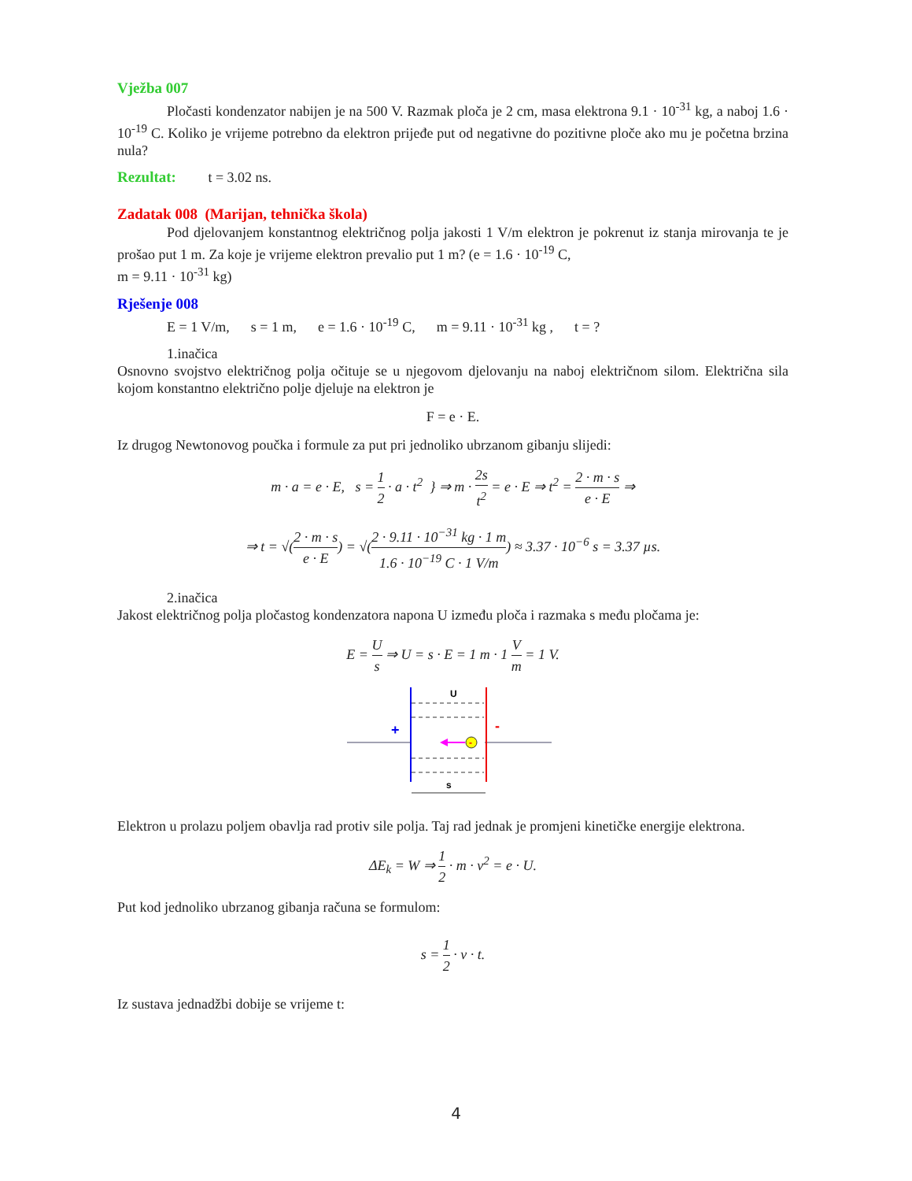Vježba 007
Pločasti kondenzator nabijen je na 500 V. Razmak ploča je 2 cm, masa elektrona 9.1 · 10<sup>-31</sup> kg, a naboj 1.6 · 10<sup>-19</sup> C. Koliko je vrijeme potrebno da elektron prijeđe put od negativne do pozitivne ploče ako mu je početna brzina nula?
Rezultat: t = 3.02 ns.
Zadatak 008 (Marijan, tehnička škola)
Pod djelovanjem konstantnog električnog polja jakosti 1 V/m elektron je pokrenut iz stanja mirovanja te je prošao put 1 m. Za koje je vrijeme elektron prevalio put 1 m? (e = 1.6 · 10<sup>-19</sup> C,
m = 9.11 · 10<sup>-31</sup> kg)
Rješenje 008
E = 1 V/m, s = 1 m, e = 1.6 · 10<sup>-19</sup> C, m = 9.11 · 10<sup>-31</sup> kg , t = ?
1.inačica
Osnovno svojstvo električnog polja očituje se u njegovom djelovanju na naboj električnom silom. Električna sila kojom konstantno električno polje djeluje na elektron je
F = e · E.
Iz drugog Newtonovog poučka i formule za put pri jednoliko ubrzanom gibanju slijedi:
m · a = e · E, s = 1 2 · a · t<sup>2</sup> } ⇒ m · 2s t<sup>2</sup> = e · E ⇒ t<sup>2</sup> = 2 · m · s e · E ⇒
⇒ t = √(2 · m · s e · E) = √(2 · 9.11 · 10<sup>−31</sup> kg · 1 m 1.6 · 10<sup>−19</sup> C · 1 V/m) ≈ 3.37 · 10<sup>−6</sup> s = 3.37 µs.
2.inačica
Jakost električnog polja pločastog kondenzatora napona U između ploča i razmaka s među pločama je:
E = U s ⇒ U = s · E = 1 m · 1 V m = 1 V.
U
+
-
-
s
Elektron u prolazu poljem obavlja rad protiv sile polja. Taj rad jednak je promjeni kinetičke energije elektrona.
ΔE<sub>k</sub> = W ⇒ 1 2 · m · v<sup>2</sup> = e · U.
Put kod jednoliko ubrzanog gibanja računa se formulom:
s = 1 2 · v · t.
Iz sustava jednadžbi dobije se vrijeme t:
4